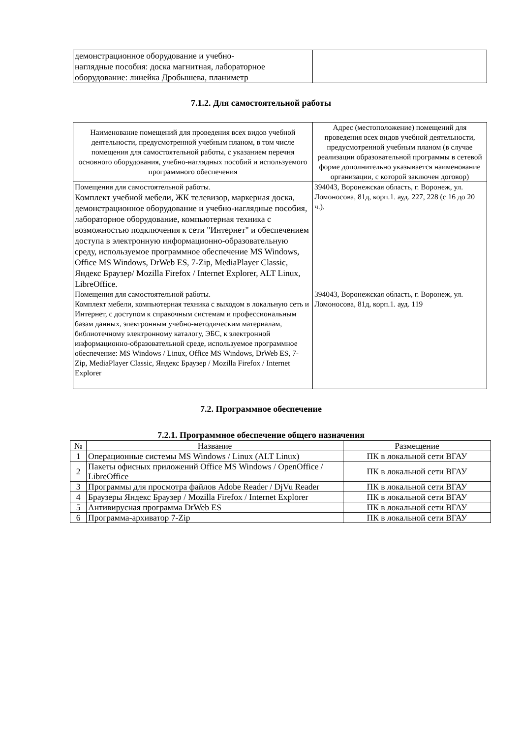| демонстрационное оборудование и учебно- наглядные пособия: доска магнитная, лабораторное оборудование: линейка Дробышева, планиметр | |
7.1.2. Для самостоятельной работы
| Наименование помещений для проведения всех видов учебной деятельности, предусмотренной учебным планом, в том числе помещения для самостоятельной работы, с указанием перечня основного оборудования, учебно-наглядных пособий и используемого программного обеспечения | Адрес (местоположение) помещений для проведения всех видов учебной деятельности, предусмотренной учебным планом (в случае реализации образовательной программы в сетевой форме дополнительно указывается наименование организации, с которой заключен договор) |
| --- | --- |
| Помещения для самостоятельной работы. Комплект учебной мебели, ЖК телевизор, маркерная доска, демонстрационное оборудование и учебно-наглядные пособия, лабораторное оборудование, компьютерная техника с возможностью подключения к сети "Интернет" и обеспечением доступа в электронную информационно-образовательную среду, используемое программное обеспечение MS Windows, Office MS Windows, DrWeb ES, 7-Zip, MediaPlayer Classic, Яндекс Браузер/ Mozilla Firefox / Internet Explorer, ALT Linux, LibreOffice. | 394043, Воронежская область, г. Воронеж, ул. Ломоносова, 81д, корп.1. ауд. 227, 228 (с 16 до 20 ч.). |
| Помещения для самостоятельной работы. Комплект мебели, компьютерная техника с выходом в локальную сеть и Интернет, с доступом к справочным системам и профессиональным базам данных, электронным учебно-методическим материалам, библиотечному электронному каталогу, ЭБС, к электронной информационно-образовательной среде, используемое программное обеспечение: MS Windows / Linux, Office MS Windows, DrWeb ES, 7-Zip, MediaPlayer Classic, Яндекс Браузер / Mozilla Firefox / Internet Explorer | 394043, Воронежская область, г. Воронеж, ул. Ломоносова, 81д, корп.1. ауд. 119 |
7.2. Программное обеспечение
7.2.1. Программное обеспечение общего назначения
| № | Название | Размещение |
| --- | --- | --- |
| 1 | Операционные системы MS Windows / Linux (ALT Linux) | ПК в локальной сети ВГАУ |
| 2 | Пакеты офисных приложений Office MS Windows / OpenOffice / LibreOffice | ПК в локальной сети ВГАУ |
| 3 | Программы для просмотра файлов Adobe Reader / DjVu Reader | ПК в локальной сети ВГАУ |
| 4 | Браузеры Яндекс Браузер / Mozilla Firefox / Internet Explorer | ПК в локальной сети ВГАУ |
| 5 | Антивирусная программа DrWeb ES | ПК в локальной сети ВГАУ |
| 6 | Программа-архиватор 7-Zip | ПК в локальной сети ВГАУ |